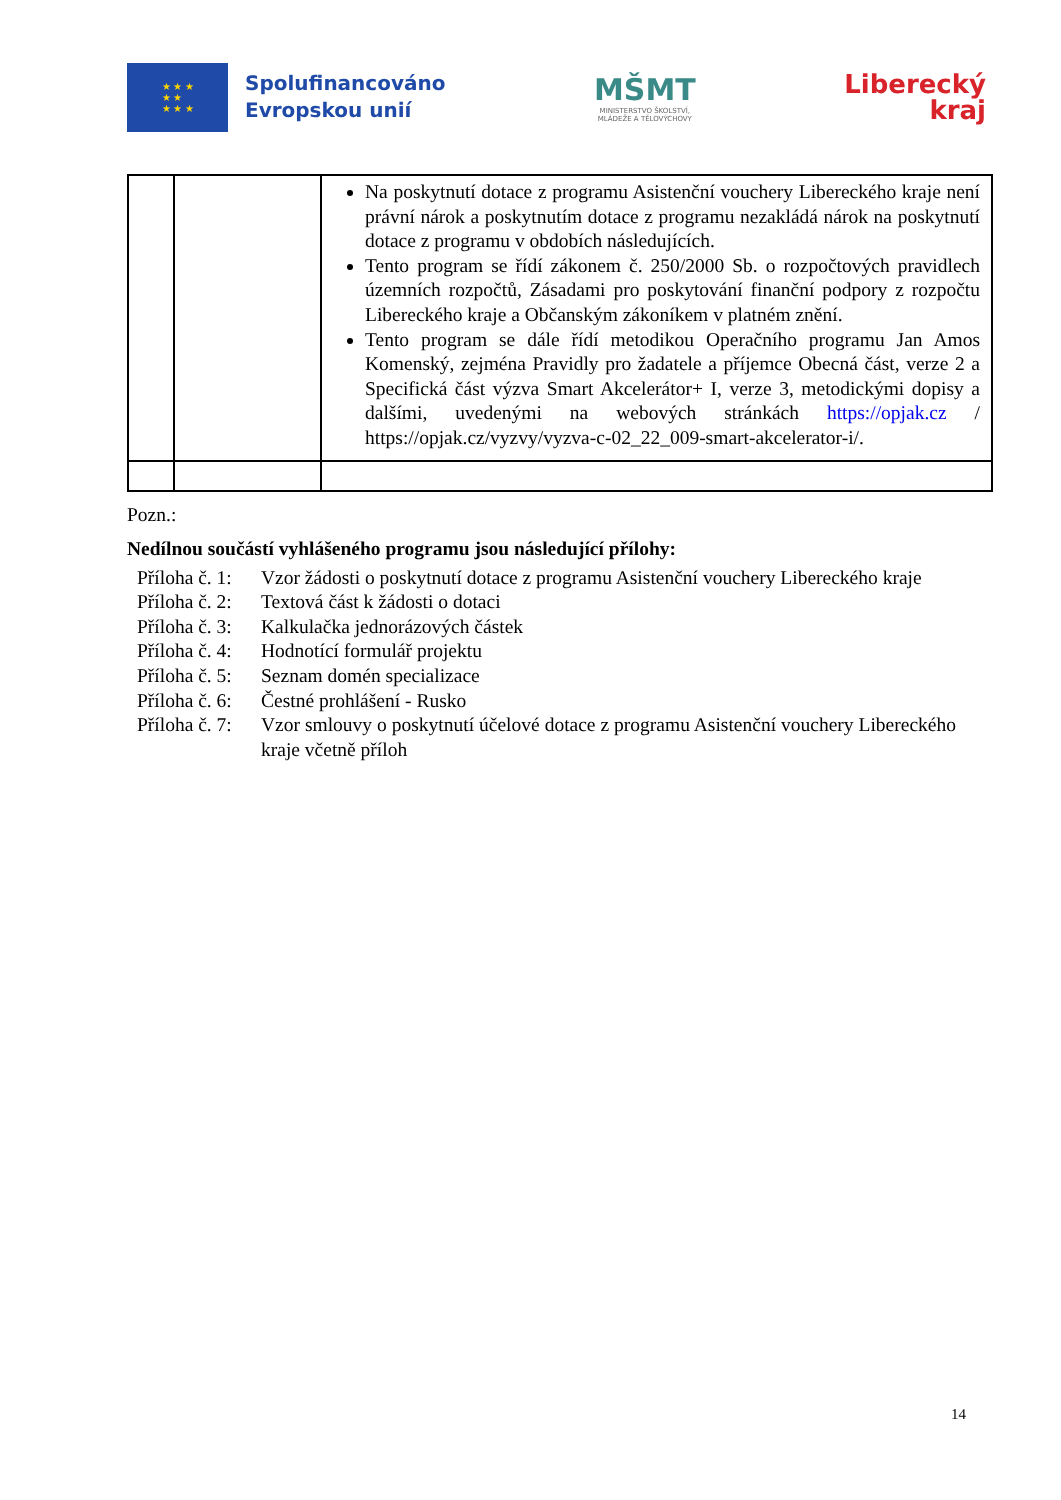★ ★ ★
★ ★
★ ★ ★
Spolufinancováno
Evropskou unií
MŠMT
MINISTERSTVO ŠKOLSTVÍ,
MLÁDEŽE A TĚLOVÝCHOVY
Liberecký
kraj
| | | Na poskytnutí dotace z programu Asistenční vouchery Libereckého kraje není právní nárok a poskytnutím dotace z programu nezakládá nárok na poskytnutí dotace z programu v obdobích následujících. Tento program se řídí zákonem č. 250/2000 Sb. o rozpočtových pravidlech územních rozpočtů, Zásadami pro poskytování finanční podpory z rozpočtu Libereckého kraje a Občanským zákoníkem v platném znění. Tento program se dále řídí metodikou Operačního programu Jan Amos Komenský, zejména Pravidly pro žadatele a příjemce Obecná část, verze 2 a Specifická část výzva Smart Akcelerátor+ I, verze 3, metodickými dopisy a dalšími, uvedenými na webových stránkách https://opjak.cz / https://opjak.cz/vyzvy/vyzva-c-02_22_009-smart-akcelerator-i/. |
Pozn.:
Nedílnou součástí vyhlášeného programu jsou následující přílohy:
Příloha č. 1: Vzor žádosti o poskytnutí dotace z programu Asistenční vouchery Libereckého kraje Příloha č. 2: Textová část k žádosti o dotaci Příloha č. 3: Kalkulačka jednorázových částek Příloha č. 4: Hodnotící formulář projektu Příloha č. 5: Seznam domén specializace Příloha č. 6: Čestné prohlášení - Rusko Příloha č. 7: Vzor smlouvy o poskytnutí účelové dotace z programu Asistenční vouchery Libereckého kraje včetně příloh
14